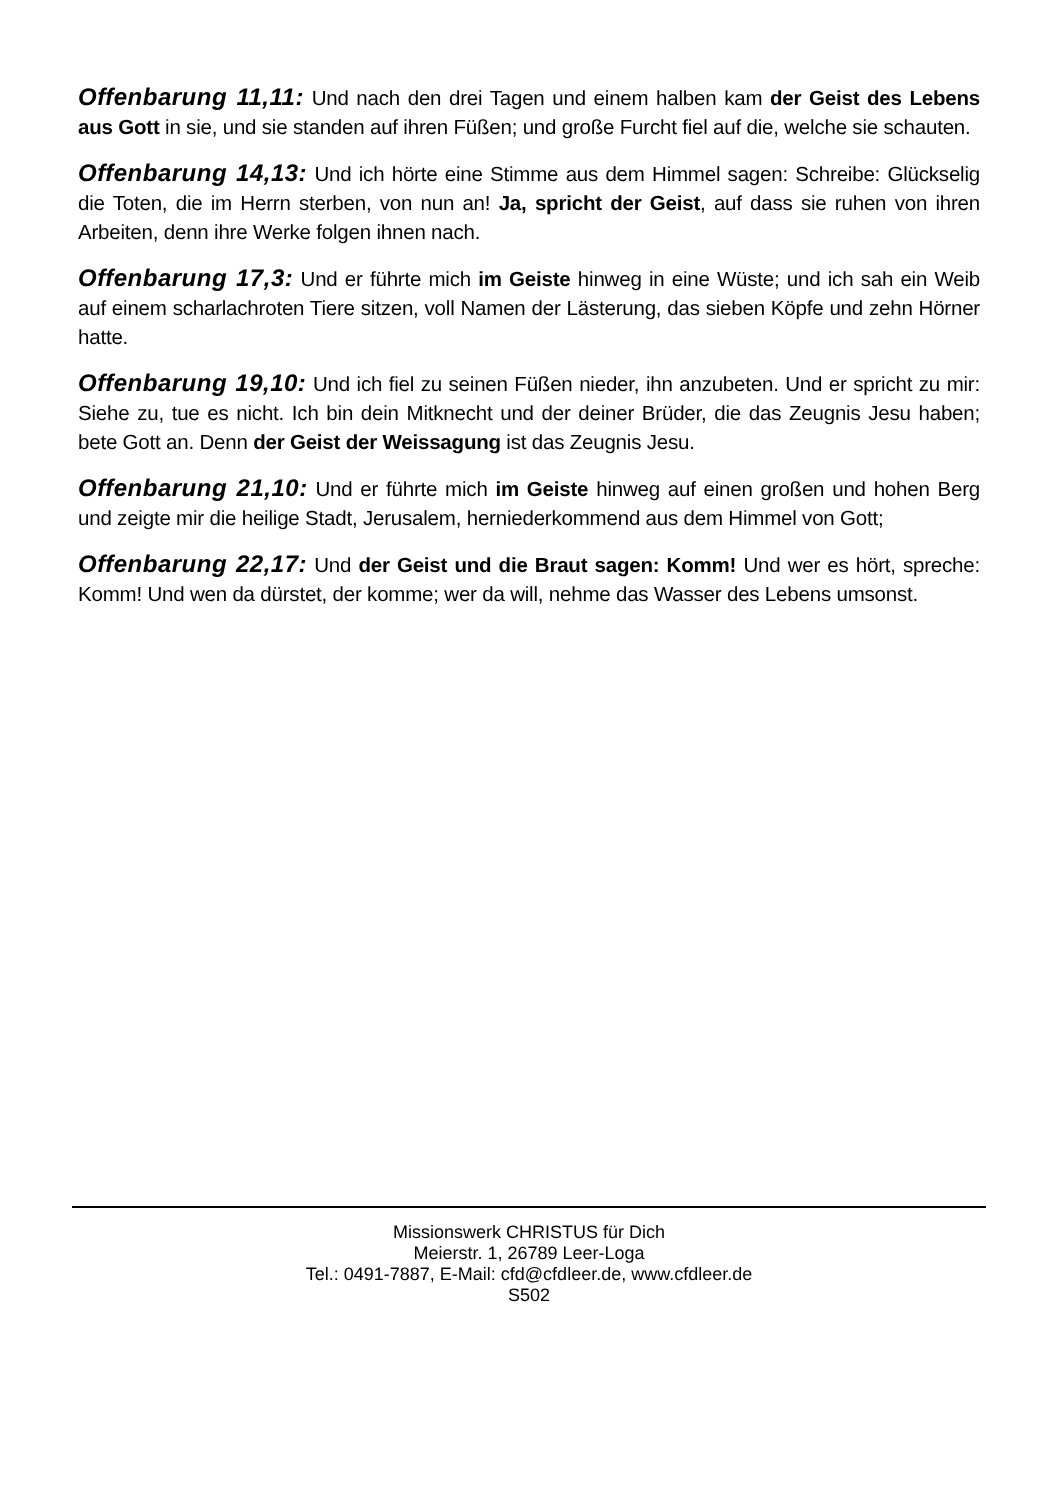Offenbarung 11,11: Und nach den drei Tagen und einem halben kam der Geist des Lebens aus Gott in sie, und sie standen auf ihren Füßen; und große Furcht fiel auf die, welche sie schauten.
Offenbarung 14,13: Und ich hörte eine Stimme aus dem Himmel sagen: Schreibe: Glückselig die Toten, die im Herrn sterben, von nun an! Ja, spricht der Geist, auf dass sie ruhen von ihren Arbeiten, denn ihre Werke folgen ihnen nach.
Offenbarung 17,3: Und er führte mich im Geiste hinweg in eine Wüste; und ich sah ein Weib auf einem scharlachroten Tiere sitzen, voll Namen der Lästerung, das sieben Köpfe und zehn Hörner hatte.
Offenbarung 19,10: Und ich fiel zu seinen Füßen nieder, ihn anzubeten. Und er spricht zu mir: Siehe zu, tue es nicht. Ich bin dein Mitknecht und der deiner Brüder, die das Zeugnis Jesu haben; bete Gott an. Denn der Geist der Weissagung ist das Zeugnis Jesu.
Offenbarung 21,10: Und er führte mich im Geiste hinweg auf einen großen und hohen Berg und zeigte mir die heilige Stadt, Jerusalem, herniederkommend aus dem Himmel von Gott;
Offenbarung 22,17: Und der Geist und die Braut sagen: Komm! Und wer es hört, spreche: Komm! Und wen da dürstet, der komme; wer da will, nehme das Wasser des Lebens umsonst.
Missionswerk CHRISTUS für Dich
Meierstr. 1, 26789 Leer-Loga
Tel.: 0491-7887, E-Mail: cfd@cfdleer.de, www.cfdleer.de
S502